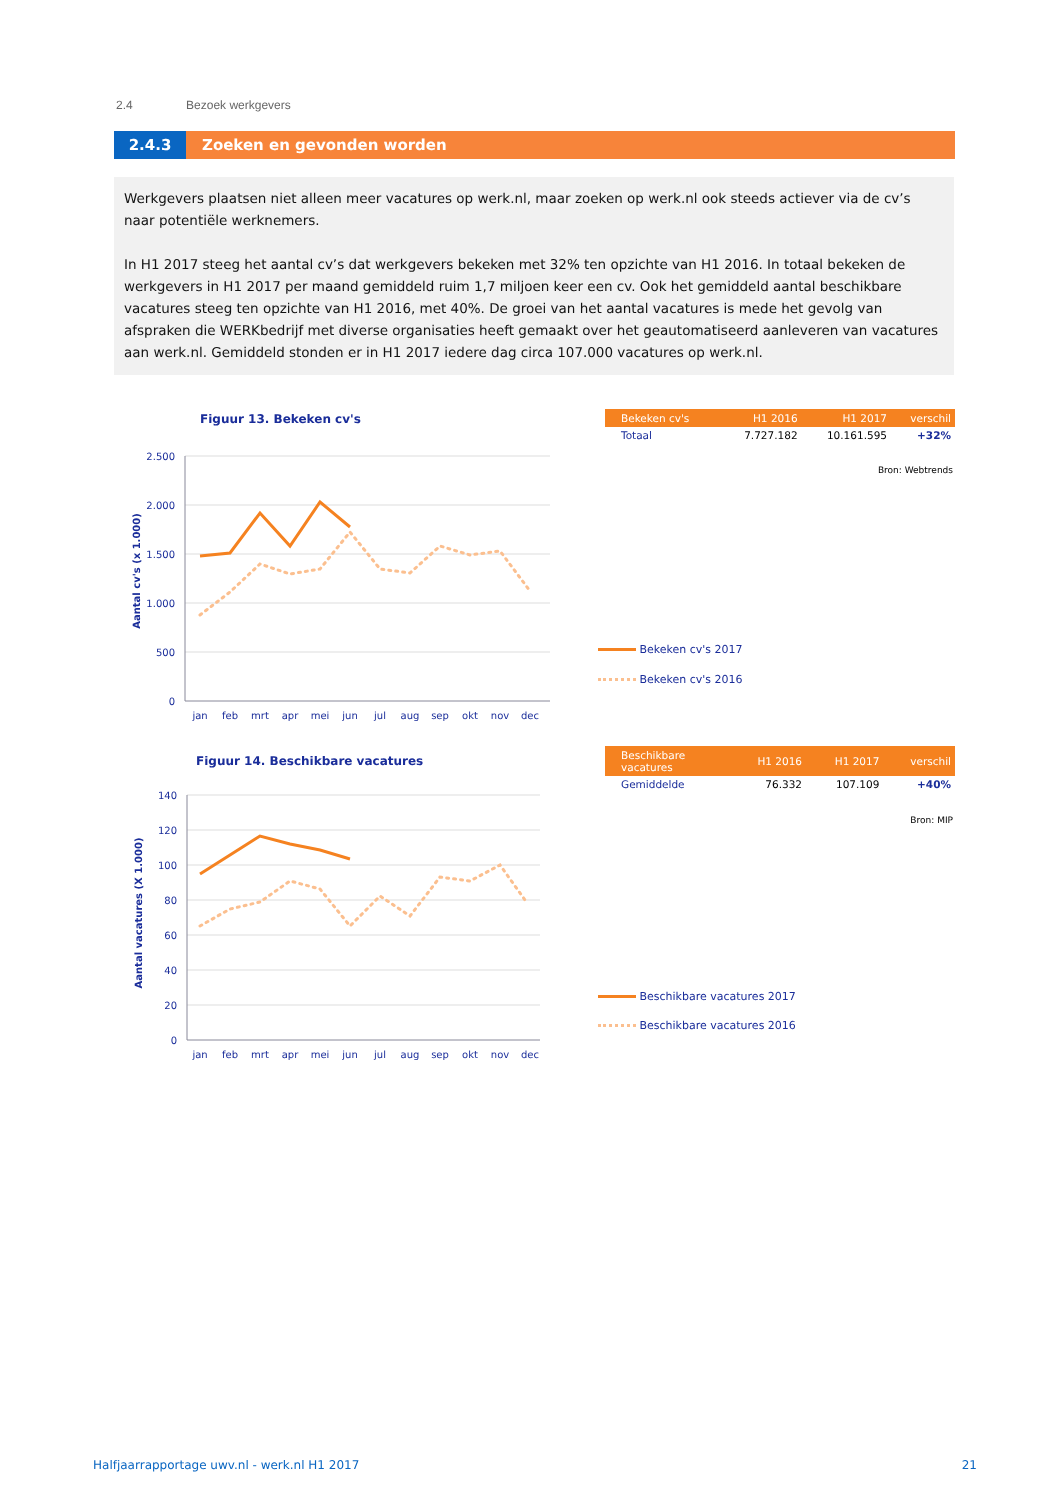2.4 Bezoek werkgevers
2.4.3 Zoeken en gevonden worden
Werkgevers plaatsen niet alleen meer vacatures op werk.nl, maar zoeken op werk.nl ook steeds actiever via de cv’s naar potentiële werknemers.
In H1 2017 steeg het aantal cv’s dat werkgevers bekeken met 32% ten opzichte van H1 2016. In totaal bekeken de werkgevers in H1 2017 per maand gemiddeld ruim 1,7 miljoen keer een cv. Ook het gemiddeld aantal beschikbare vacatures steeg ten opzichte van H1 2016, met 40%. De groei van het aantal vacatures is mede het gevolg van afspraken die WERKbedrijf met diverse organisaties heeft gemaakt over het geautomatiseerd aanleveren van vacatures aan werk.nl. Gemiddeld stonden er in H1 2017 iedere dag circa 107.000 vacatures op werk.nl.
Figuur 13. Bekeken cv's
Aantal cv's (x 1.000)
2.500
2.000
1.500
1.000
500
0
jan
feb
mrt
apr
mei
jun
jul
aug
sep
okt
nov
dec
| Bekeken cv's | H1 2016 | H1 2017 | verschil |
| --- | --- | --- | --- |
| Totaal | 7.727.182 | 10.161.595 | +32% |
Bron: Webtrends
Bekeken cv's 2017
Bekeken cv's 2016
Figuur 14. Beschikbare vacatures
Aantal vacatures (X 1.000)
140
120
100
80
60
40
20
0
jan
feb
mrt
apr
mei
jun
jul
aug
sep
okt
nov
dec
| Beschikbare vacatures | H1 2016 | H1 2017 | verschil |
| --- | --- | --- | --- |
| Gemiddelde | 76.332 | 107.109 | +40% |
Bron: MIP
Beschikbare vacatures 2017
Beschikbare vacatures 2016
Halfjaarrapportage uwv.nl - werk.nl H1 2017 21